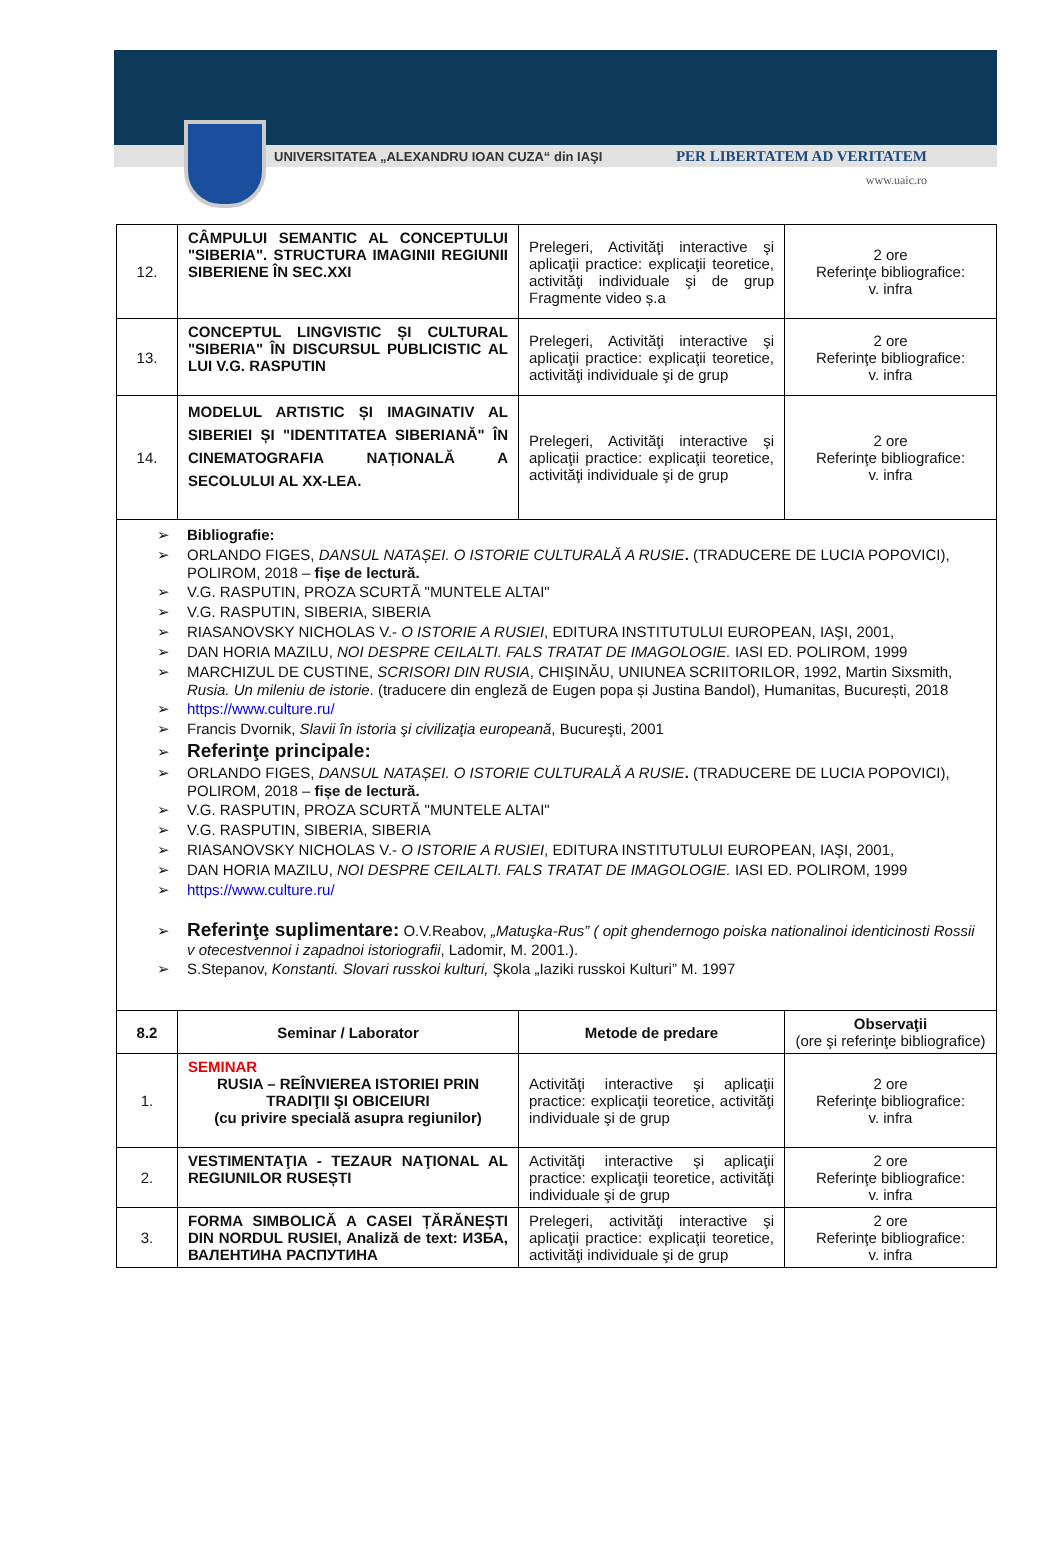UNIVERSITATEA „ALEXANDRU IOAN CUZA“ din IAŞI PER LIBERTATEM AD VERITATEM
www.uaic.ro
| 12. | CÂMPULUI SEMANTIC AL CONCEPTULUI "SIBERIA". STRUCTURA IMAGINII REGIUNII SIBERIENE ÎN SEC.XXI | Prelegeri, Activităţi interactive şi aplicaţii practice: explicaţii teoretice, activităţi individuale şi de grup Fragmente video ș.a | 2 ore Referinţe bibliografice: v. infra |
| 13. | CONCEPTUL LINGVISTIC ȘI CULTURAL "SIBERIA" ÎN DISCURSUL PUBLICISTIC AL LUI V.G. RASPUTIN | Prelegeri, Activităţi interactive şi aplicaţii practice: explicaţii teoretice, activităţi individuale şi de grup | 2 ore Referinţe bibliografice: v. infra |
| 14. | MODELUL ARTISTIC ȘI IMAGINATIV AL SIBERIEI ȘI "IDENTITATEA SIBERIANĂ" ÎN CINEMATOGRAFIA NAȚIONALĂ A SECOLULUI AL XX-LEA. | Prelegeri, Activităţi interactive şi aplicaţii practice: explicaţii teoretice, activităţi individuale şi de grup | 2 ore Referinţe bibliografice: v. infra |
| Bibliografie: ORLANDO FIGES, DANSUL NATAȘEI. O ISTORIE CULTURALĂ A RUSIE . (TRADUCERE DE LUCIA POPOVICI), POLIROM, 2018 – fișe de lectură. V.G. RASPUTIN, PROZA SCURTĂ "MUNTELE ALTAI" V.G. RASPUTIN, SIBERIA, SIBERIA RIASANOVSKY NICHOLAS V.- O ISTORIE A RUSIEI , EDITURA INSTITUTULUI EUROPEAN, IAŞI, 2001, DAN HORIA MAZILU, NOI DESPRE CEILALTI. FALS TRATAT DE IMAGOLOGIE. IASI ED. POLIROM, 1999 MARCHIZUL DE CUSTINE, SCRISORI DIN RUSIA , CHIŞINĂU, UNIUNEA SCRIITORILOR, 1992, Martin Sixsmith, Rusia. Un mileniu de istorie . (traducere din engleză de Eugen popa și Justina Bandol), Humanitas, București, 2018 https://www.culture.ru/ Francis Dvornik, Slavii în istoria şi civilizaţia europeană , Bucureşti, 2001 Referinţe principale: ORLANDO FIGES, DANSUL NATAȘEI. O ISTORIE CULTURALĂ A RUSIE . (TRADUCERE DE LUCIA POPOVICI), POLIROM, 2018 – fișe de lectură. V.G. RASPUTIN, PROZA SCURTĂ "MUNTELE ALTAI" V.G. RASPUTIN, SIBERIA, SIBERIA RIASANOVSKY NICHOLAS V.- O ISTORIE A RUSIEI , EDITURA INSTITUTULUI EUROPEAN, IAŞI, 2001, DAN HORIA MAZILU, NOI DESPRE CEILALTI. FALS TRATAT DE IMAGOLOGIE. IASI ED. POLIROM, 1999 https://www.culture.ru/ Referinţe suplimentare: O.V.Reabov, „Matuşka-Rus” ( opit ghendernogo poiska nationalinoi identicinosti Rossii v otecestvennoi i zapadnoi istoriografii , Ladomir, M. 2001.). S.Stepanov, Konstanti. Slovari russkoi kulturi, Şkola „Iaziki russkoi Kulturi” M. 1997 | | | |
| 8.2 | Seminar / Laborator | Metode de predare | Observaţii (ore şi referinţe bibliografice) |
| 1. | SEMINAR RUSIA – REÎNVIEREA ISTORIEI PRIN TRADIŢII ŞI OBICEIURI (cu privire specială asupra regiunilor) | Activităţi interactive şi aplicaţii practice: explicaţii teoretice, activităţi individuale şi de grup | 2 ore Referinţe bibliografice: v. infra |
| 2. | VESTIMENTAŢIA - TEZAUR NAŢIONAL AL REGIUNILOR RUSEȘTI | Activităţi interactive şi aplicaţii practice: explicaţii teoretice, activităţi individuale şi de grup | 2 ore Referinţe bibliografice: v. infra |
| 3. | FORMA SIMBOLICĂ A CASEI ȚĂRĂNEȘTI DIN NORDUL RUSIEI, Analiză de text: ИЗБА, ВАЛЕНТИНА РАСПУТИНА | Prelegeri, activităţi interactive şi aplicaţii practice: explicaţii teoretice, activităţi individuale şi de grup | 2 ore Referinţe bibliografice: v. infra |